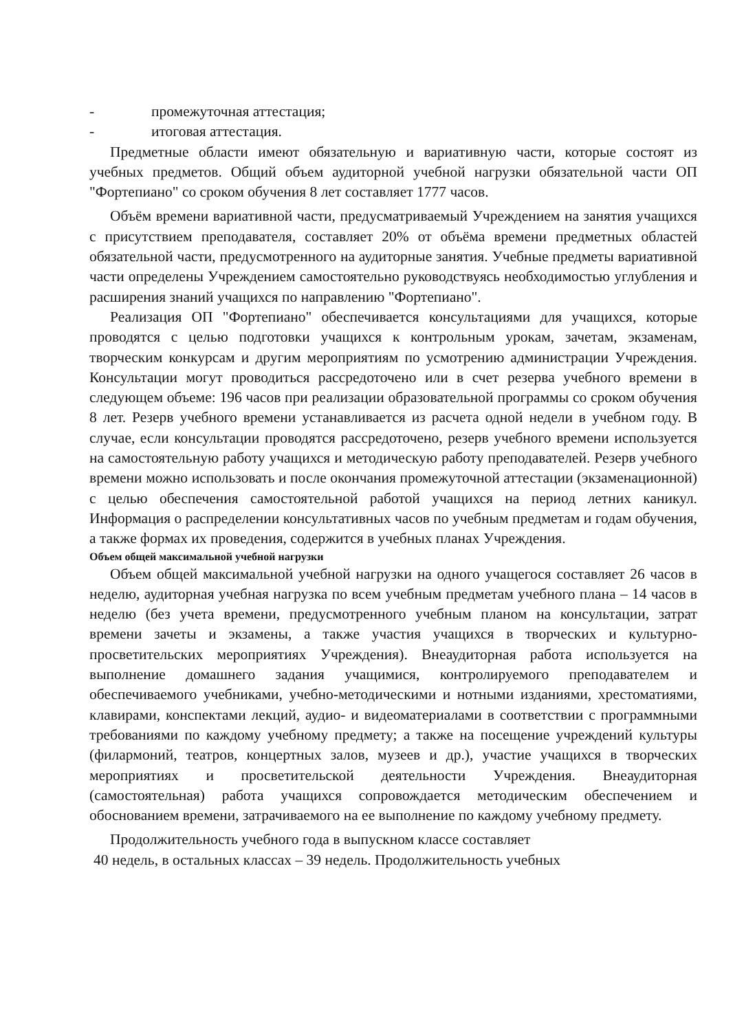- промежуточная аттестация;
- итоговая аттестация.
Предметные области имеют обязательную и вариативную части, которые состоят из учебных предметов. Общий объем аудиторной учебной нагрузки обязательной части ОП "Фортепиано" со сроком обучения 8 лет составляет 1777 часов.
Объём времени вариативной части, предусматриваемый Учреждением на занятия учащихся с присутствием преподавателя, составляет 20% от объёма времени предметных областей обязательной части, предусмотренного на аудиторные занятия. Учебные предметы вариативной части определены Учреждением самостоятельно руководствуясь необходимостью углубления и расширения знаний учащихся по направлению "Фортепиано".
Реализация ОП "Фортепиано" обеспечивается консультациями для учащихся, которые проводятся с целью подготовки учащихся к контрольным урокам, зачетам, экзаменам, творческим конкурсам и другим мероприятиям по усмотрению администрации Учреждения. Консультации могут проводиться рассредоточено или в счет резерва учебного времени в следующем объеме: 196 часов при реализации образовательной программы со сроком обучения 8 лет. Резерв учебного времени устанавливается из расчета одной недели в учебном году. В случае, если консультации проводятся рассредоточено, резерв учебного времени используется на самостоятельную работу учащихся и методическую работу преподавателей. Резерв учебного времени можно использовать и после окончания промежуточной аттестации (экзаменационной) с целью обеспечения самостоятельной работой учащихся на период летних каникул. Информация о распределении консультативных часов по учебным предметам и годам обучения, а также формах их проведения, содержится в учебных планах Учреждения.
Объем общей максимальной учебной нагрузки
Объем общей максимальной учебной нагрузки на одного учащегося составляет 26 часов в неделю, аудиторная учебная нагрузка по всем учебным предметам учебного плана – 14 часов в неделю (без учета времени, предусмотренного учебным планом на консультации, затрат времени зачеты и экзамены, а также участия учащихся в творческих и культурно-просветительских мероприятиях Учреждения). Внеаудиторная работа используется на выполнение домашнего задания учащимися, контролируемого преподавателем и обеспечиваемого учебниками, учебно-методическими и нотными изданиями, хрестоматиями, клавирами, конспектами лекций, аудио- и видеоматериалами в соответствии с программными требованиями по каждому учебному предмету; а также на посещение учреждений культуры (филармоний, театров, концертных залов, музеев и др.), участие учащихся в творческих мероприятиях и просветительской деятельности Учреждения. Внеаудиторная (самостоятельная) работа учащихся сопровождается методическим обеспечением и обоснованием времени, затрачиваемого на ее выполнение по каждому учебному предмету.
Продолжительность учебного года в выпускном классе составляет
40 недель, в остальных классах – 39 недель. Продолжительность учебных